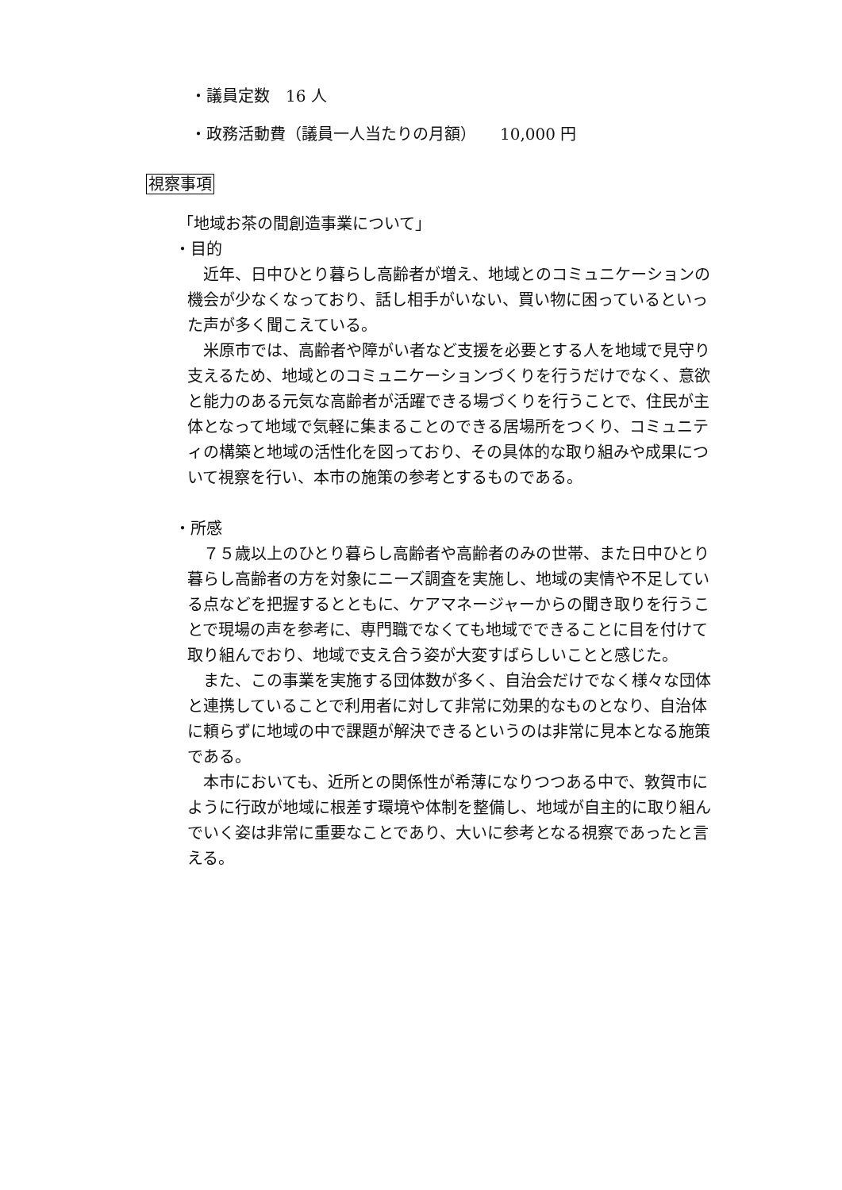・議員定数　16 人
・政務活動費（議員一人当たりの月額）　　10,000 円
視察事項
「地域お茶の間創造事業について」
・目的
　近年、日中ひとり暮らし高齢者が増え、地域とのコミュニケーションの機会が少なくなっており、話し相手がいない、買い物に困っているといった声が多く聞こえている。
　米原市では、高齢者や障がい者など支援を必要とする人を地域で見守り支えるため、地域とのコミュニケーションづくりを行うだけでなく、意欲と能力のある元気な高齢者が活躍できる場づくりを行うことで、住民が主体となって地域で気軽に集まることのできる居場所をつくり、コミュニティの構築と地域の活性化を図っており、その具体的な取り組みや成果について視察を行い、本市の施策の参考とするものである。
・所感
　７５歳以上のひとり暮らし高齢者や高齢者のみの世帯、また日中ひとり暮らし高齢者の方を対象にニーズ調査を実施し、地域の実情や不足している点などを把握するとともに、ケアマネージャーからの聞き取りを行うことで現場の声を参考に、専門職でなくても地域でできることに目を付けて取り組んでおり、地域で支え合う姿が大変すばらしいことと感じた。
　また、この事業を実施する団体数が多く、自治会だけでなく様々な団体と連携していることで利用者に対して非常に効果的なものとなり、自治体に頼らずに地域の中で課題が解決できるというのは非常に見本となる施策である。
　本市においても、近所との関係性が希薄になりつつある中で、敦賀市にように行政が地域に根差す環境や体制を整備し、地域が自主的に取り組んでいく姿は非常に重要なことであり、大いに参考となる視察であったと言える。